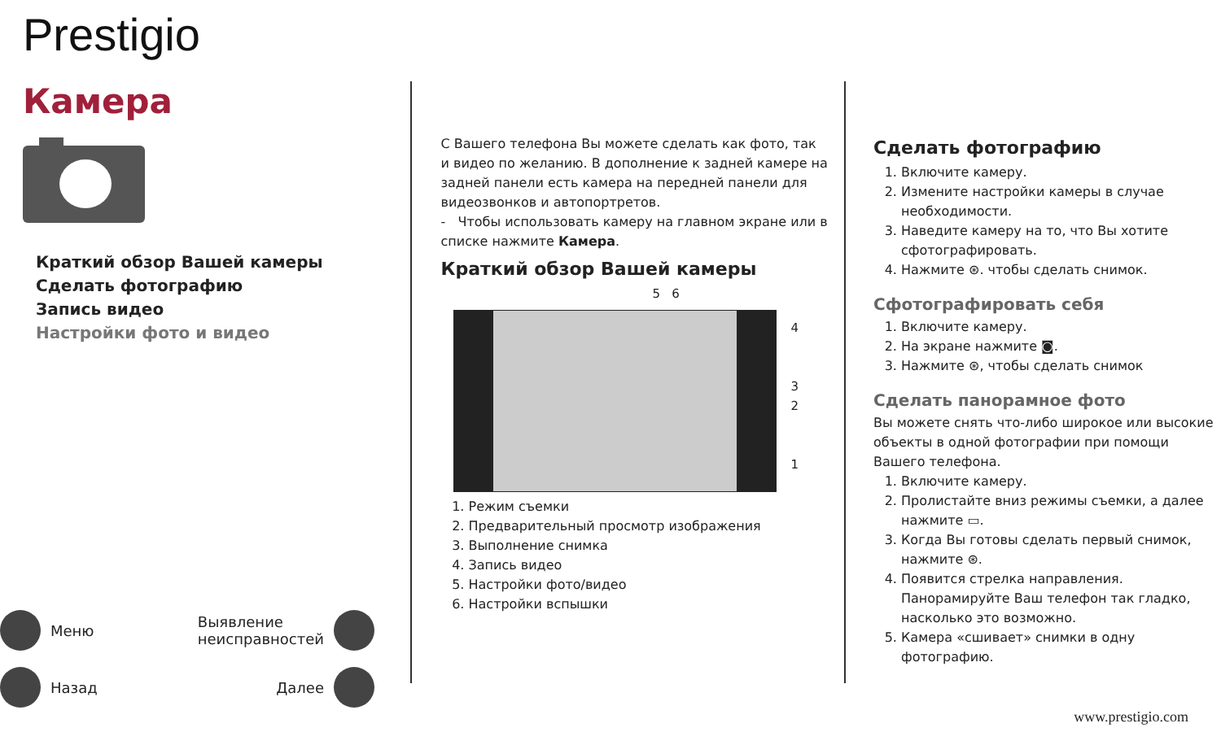Prestigio
Камера
Краткий обзор Вашей камеры
Сделать фотографию
Запись видео
Настройки фото и видео
Меню
Выявление
неисправностей
Назад
Далее
С Вашего телефона Вы можете сделать как фото, так и видео по желанию. В дополнение к задней камере на задней панели есть камера на передней панели для видеозвонков и автопортретов.
- Чтобы использовать камеру на главном экране или в списке нажмите Камера.
Краткий обзор Вашей камеры
5 6
4
3
2
1
1. Режим съемки
2. Предварительный просмотр изображения
3. Выполнение снимка
4. Запись видео
5. Настройки фото/видео
6. Настройки вспышки
Сделать фотографию
1. Включите камеру.
2. Измените настройки камеры в случае необходимости.
3. Наведите камеру на то, что Вы хотите сфотографировать.
4. Нажмите ⊛. чтобы сделать снимок.
Сфотографировать себя
1. Включите камеру.
2. На экране нажмите ◙.
3. Нажмите ⊛, чтобы сделать снимок
Сделать панорамное фото
Вы можете снять что-либо широкое или высокие объекты в одной фотографии при помощи Вашего телефона.
1. Включите камеру.
2. Пролистайте вниз режимы съемки, а далее нажмите ▭.
3. Когда Вы готовы сделать первый снимок, нажмите ⊛.
4. Появится стрелка направления. Панорамируйте Ваш телефон так гладко, насколько это возможно.
5. Камера «сшивает» снимки в одну фотографию.
www.prestigio.com